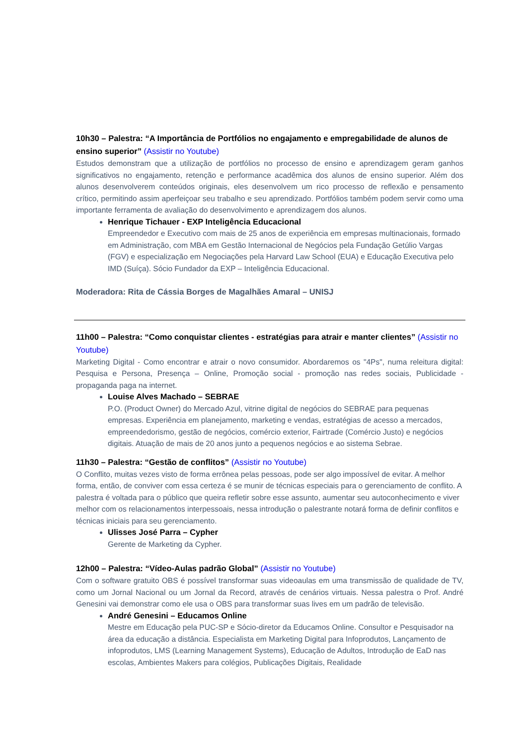10h30 – Palestra: “A Importância de Portfólios no engajamento e empregabilidade de alunos de ensino superior” (Assistir no Youtube)
Estudos demonstram que a utilização de portfólios no processo de ensino e aprendizagem geram ganhos significativos no engajamento, retenção e performance acadêmica dos alunos de ensino superior. Além dos alunos desenvolverem conteúdos originais, eles desenvolvem um rico processo de reflexão e pensamento crítico, permitindo assim aperfeiçoar seu trabalho e seu aprendizado. Portfólios também podem servir como uma importante ferramenta de avaliação do desenvolvimento e aprendizagem dos alunos.
Henrique Tichauer - EXP Inteligência Educacional
Empreendedor e Executivo com mais de 25 anos de experiência em empresas multinacionais, formado em Administração, com MBA em Gestão Internacional de Negócios pela Fundação Getúlio Vargas (FGV) e especialização em Negociações pela Harvard Law School (EUA) e Educação Executiva pelo IMD (Suíça). Sócio Fundador da EXP – Inteligência Educacional.
Moderadora: Rita de Cássia Borges de Magalhães Amaral – UNISJ
11h00 – Palestra: “Como conquistar clientes - estratégias para atrair e manter clientes” (Assistir no Youtube)
Marketing Digital - Como encontrar e atrair o novo consumidor. Abordaremos os "4Ps", numa releitura digital: Pesquisa e Persona, Presença – Online, Promoção social - promoção nas redes sociais, Publicidade - propaganda paga na internet.
Louise Alves Machado – SEBRAE
P.O. (Product Owner) do Mercado Azul, vitrine digital de negócios do SEBRAE para pequenas empresas. Experiência em planejamento, marketing e vendas, estratégias de acesso a mercados, empreendedorismo, gestão de negócios, comércio exterior, Fairtrade (Comércio Justo) e negócios digitais. Atuação de mais de 20 anos junto a pequenos negócios e ao sistema Sebrae.
11h30 – Palestra: “Gestão de conflitos” (Assistir no Youtube)
O Conflito, muitas vezes visto de forma errônea pelas pessoas, pode ser algo impossível de evitar. A melhor forma, então, de conviver com essa certeza é se munir de técnicas especiais para o gerenciamento de conflito. A palestra é voltada para o público que queira refletir sobre esse assunto, aumentar seu autoconhecimento e viver melhor com os relacionamentos interpessoais, nessa introdução o palestrante notará forma de definir conflitos e técnicas iniciais para seu gerenciamento.
Ulisses José Parra – Cypher
Gerente de Marketing da Cypher.
12h00 – Palestra: “Vídeo-Aulas padrão Global” (Assistir no Youtube)
Com o software gratuito OBS é possível transformar suas videoaulas em uma transmissão de qualidade de TV, como um Jornal Nacional ou um Jornal da Record, através de cenários virtuais. Nessa palestra o Prof. André Genesini vai demonstrar como ele usa o OBS para transformar suas lives em um padrão de televisão.
André Genesini – Educamos Online
Mestre em Educação pela PUC-SP e Sócio-diretor da Educamos Online. Consultor e Pesquisador na área da educação a distância. Especialista em Marketing Digital para Infoprodutos, Lançamento de infoprodutos, LMS (Learning Management Systems), Educação de Adultos, Introdução de EaD nas escolas, Ambientes Makers para colégios, Publicações Digitais, Realidade